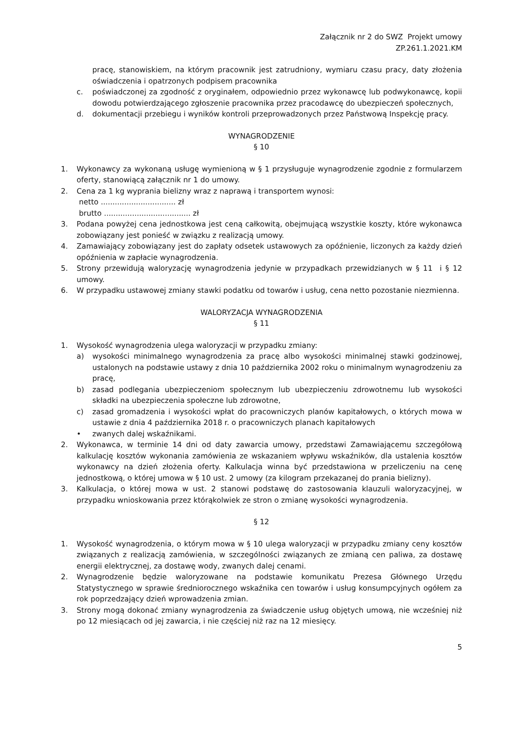Załącznik nr 2 do SWZ Projekt umowy
ZP.261.1.2021.KM
pracę, stanowiskiem, na którym pracownik jest zatrudniony, wymiaru czasu pracy, daty złożenia oświadczenia i opatrzonych podpisem pracownika
c. poświadczonej za zgodność z oryginałem, odpowiednio przez wykonawcę lub podwykonawcę, kopii dowodu potwierdzającego zgłoszenie pracownika przez pracodawcę do ubezpieczeń społecznych,
d. dokumentacji przebiegu i wyników kontroli przeprowadzonych przez Państwową Inspekcję pracy.
WYNAGRODZENIE
§ 10
1. Wykonawcy za wykonaną usługę wymienioną w § 1 przysługuje wynagrodzenie zgodnie z formularzem oferty, stanowiącą załącznik nr 1 do umowy.
2. Cena za 1 kg wyprania bielizny wraz z naprawą i transportem wynosi:
netto ................................ zł
brutto ..................................... zł
3. Podana powyżej cena jednostkowa jest ceną całkowitą, obejmującą wszystkie koszty, które wykonawca zobowiązany jest ponieść w związku z realizacją umowy.
4. Zamawiający zobowiązany jest do zapłaty odsetek ustawowych za opóźnienie, liczonych za każdy dzień opóźnienia w zapłacie wynagrodzenia.
5. Strony przewidują waloryzację wynagrodzenia jedynie w przypadkach przewidzianych w § 11 i § 12 umowy.
6. W przypadku ustawowej zmiany stawki podatku od towarów i usług, cena netto pozostanie niezmienna.
WALORYZACJA WYNAGRODZENIA
§ 11
1. Wysokość wynagrodzenia ulega waloryzacji w przypadku zmiany:
a) wysokości minimalnego wynagrodzenia za pracę albo wysokości minimalnej stawki godzinowej, ustalonych na podstawie ustawy z dnia 10 października 2002 roku o minimalnym wynagrodzeniu za pracę,
b) zasad podlegania ubezpieczeniom społecznym lub ubezpieczeniu zdrowotnemu lub wysokości składki na ubezpieczenia społeczne lub zdrowotne,
c) zasad gromadzenia i wysokości wpłat do pracowniczych planów kapitałowych, o których mowa w ustawie z dnia 4 października 2018 r. o pracowniczych planach kapitałowych
• zwanych dalej wskaźnikami.
2. Wykonawca, w terminie 14 dni od daty zawarcia umowy, przedstawi Zamawiającemu szczegółową kalkulację kosztów wykonania zamówienia ze wskazaniem wpływu wskaźników, dla ustalenia kosztów wykonawcy na dzień złożenia oferty. Kalkulacja winna być przedstawiona w przeliczeniu na cenę jednostkową, o której umowa w § 10 ust. 2 umowy (za kilogram przekazanej do prania bielizny).
3. Kalkulacja, o której mowa w ust. 2 stanowi podstawę do zastosowania klauzuli waloryzacyjnej, w przypadku wnioskowania przez którąkolwiek ze stron o zmianę wysokości wynagrodzenia.
§ 12
1. Wysokość wynagrodzenia, o którym mowa w § 10 ulega waloryzacji w przypadku zmiany ceny kosztów związanych z realizacją zamówienia, w szczególności związanych ze zmianą cen paliwa, za dostawę energii elektrycznej, za dostawę wody, zwanych dalej cenami.
2. Wynagrodzenie będzie waloryzowane na podstawie komunikatu Prezesa Głównego Urzędu Statystycznego w sprawie średniorocznego wskaźnika cen towarów i usług konsumpcyjnych ogółem za rok poprzedzający dzień wprowadzenia zmian.
3. Strony mogą dokonać zmiany wynagrodzenia za świadczenie usług objętych umową, nie wcześniej niż po 12 miesiącach od jej zawarcia, i nie częściej niż raz na 12 miesięcy.
5